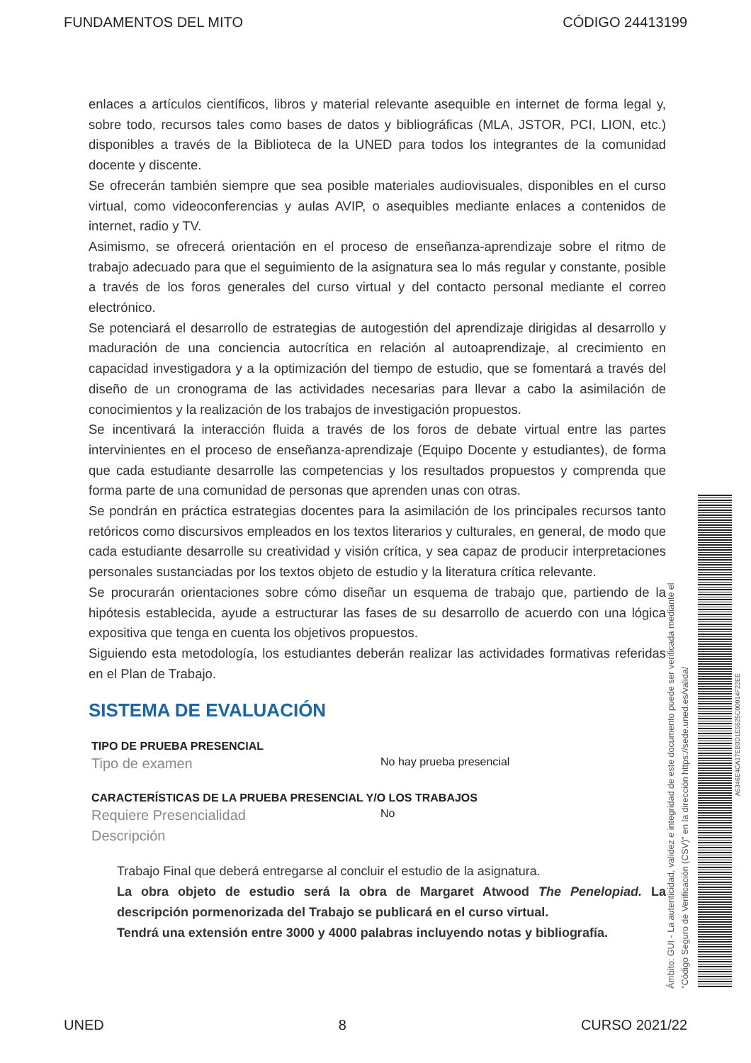FUNDAMENTOS DEL MITO CÓDIGO 24413199
enlaces a artículos científicos, libros y material relevante asequible en internet de forma legal y, sobre todo, recursos tales como bases de datos y bibliográficas (MLA, JSTOR, PCI, LION, etc.) disponibles a través de la Biblioteca de la UNED para todos los integrantes de la comunidad docente y discente.
Se ofrecerán también siempre que sea posible materiales audiovisuales, disponibles en el curso virtual, como videoconferencias y aulas AVIP, o asequibles mediante enlaces a contenidos de internet, radio y TV.
Asimismo, se ofrecerá orientación en el proceso de enseñanza-aprendizaje sobre el ritmo de trabajo adecuado para que el seguimiento de la asignatura sea lo más regular y constante, posible a través de los foros generales del curso virtual y del contacto personal mediante el correo electrónico.
Se potenciará el desarrollo de estrategias de autogestión del aprendizaje dirigidas al desarrollo y maduración de una conciencia autocrítica en relación al autoaprendizaje, al crecimiento en capacidad investigadora y a la optimización del tiempo de estudio, que se fomentará a través del diseño de un cronograma de las actividades necesarias para llevar a cabo la asimilación de conocimientos y la realización de los trabajos de investigación propuestos.
Se incentivará la interacción fluida a través de los foros de debate virtual entre las partes intervinientes en el proceso de enseñanza-aprendizaje (Equipo Docente y estudiantes), de forma que cada estudiante desarrolle las competencias y los resultados propuestos y comprenda que forma parte de una comunidad de personas que aprenden unas con otras.
Se pondrán en práctica estrategias docentes para la asimilación de los principales recursos tanto retóricos como discursivos empleados en los textos literarios y culturales, en general, de modo que cada estudiante desarrolle su creatividad y visión crítica, y sea capaz de producir interpretaciones personales sustanciadas por los textos objeto de estudio y la literatura crítica relevante.
Se procurarán orientaciones sobre cómo diseñar un esquema de trabajo que, partiendo de la hipótesis establecida, ayude a estructurar las fases de su desarrollo de acuerdo con una lógica expositiva que tenga en cuenta los objetivos propuestos.
Siguiendo esta metodología, los estudiantes deberán realizar las actividades formativas referidas en el Plan de Trabajo.
SISTEMA DE EVALUACIÓN
TIPO DE PRUEBA PRESENCIAL
Tipo de examen No hay prueba presencial
CARACTERÍSTICAS DE LA PRUEBA PRESENCIAL Y/O LOS TRABAJOS
Requiere Presencialidad No
Descripción
Trabajo Final que deberá entregarse al concluir el estudio de la asignatura.
La obra objeto de estudio será la obra de Margaret Atwood The Penelopiad. La descripción pormenorizada del Trabajo se publicará en el curso virtual.
Tendrá una extensión entre 3000 y 4000 palabras incluyendo notas y bibliografía.
Ámbito: GUI - La autenticidad, validez e integridad de este documento puede ser verificada mediante el
"Código Seguro de Verificación (CSV)" en la dirección https://sede.uned.es/valida/
A5346E4CA17EB3D1E5525C00014F22EE
UNED 8 CURSO 2021/22